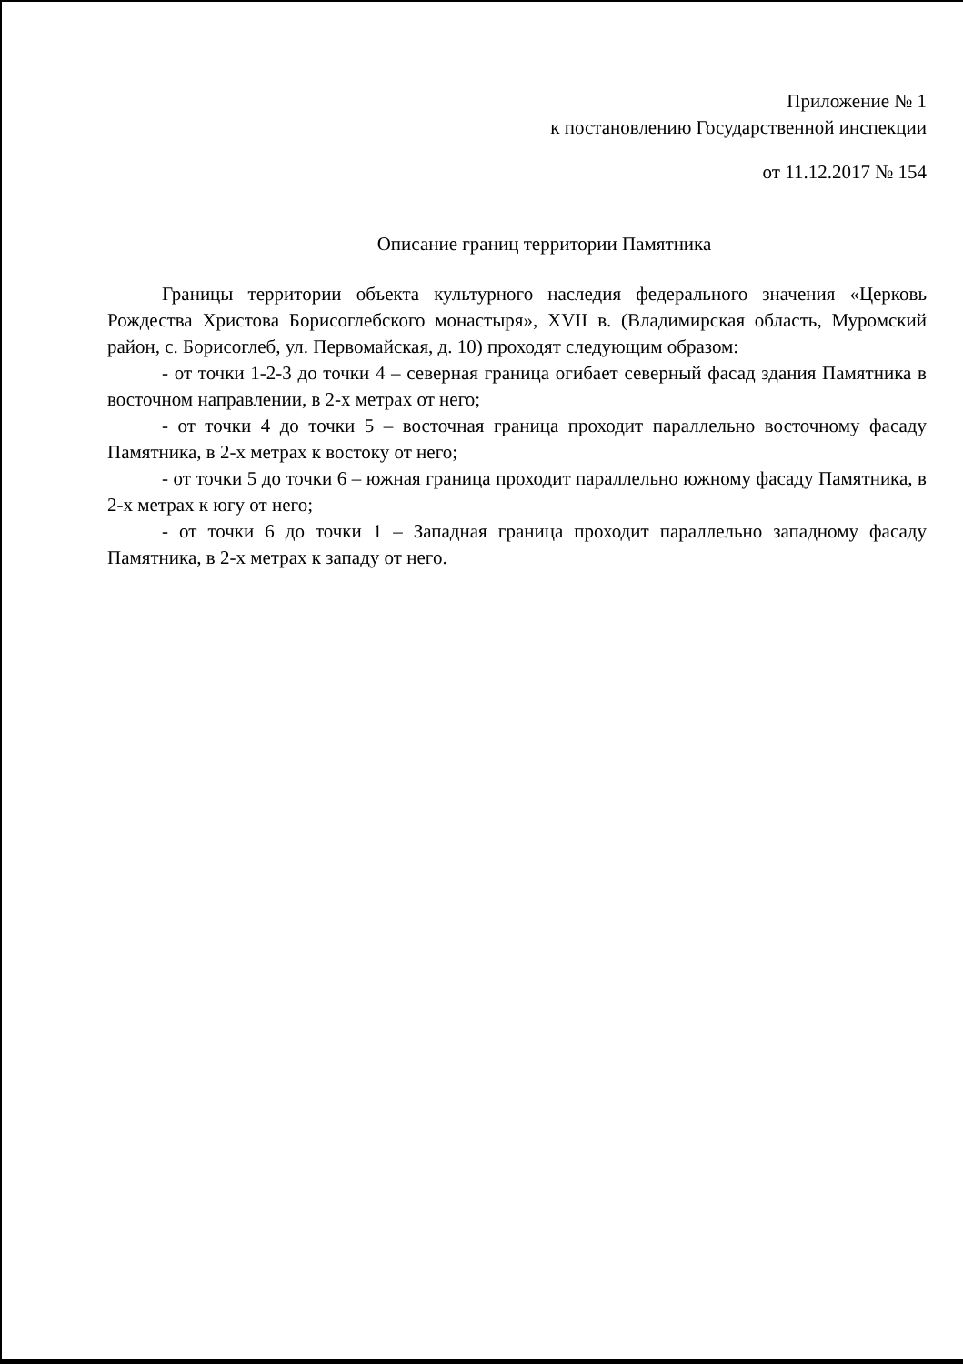Приложение № 1
к постановлению Государственной инспекции
от 11.12.2017 № 154
Описание границ территории Памятника
Границы территории объекта культурного наследия федерального значения «Церковь Рождества Христова Борисоглебского монастыря», XVII в. (Владимирская область, Муромский район, с. Борисоглеб, ул. Первомайская, д. 10) проходят следующим образом:
- от точки 1-2-3 до точки 4 – северная граница огибает северный фасад здания Памятника в восточном направлении, в 2-х метрах от него;
- от точки 4 до точки 5 – восточная граница проходит параллельно восточному фасаду Памятника, в 2-х метрах к востоку от него;
- от точки 5 до точки 6 – южная граница проходит параллельно южному фасаду Памятника, в 2-х метрах к югу от него;
- от точки 6 до точки 1 – Западная граница проходит параллельно западному фасаду Памятника, в 2-х метрах к западу от него.